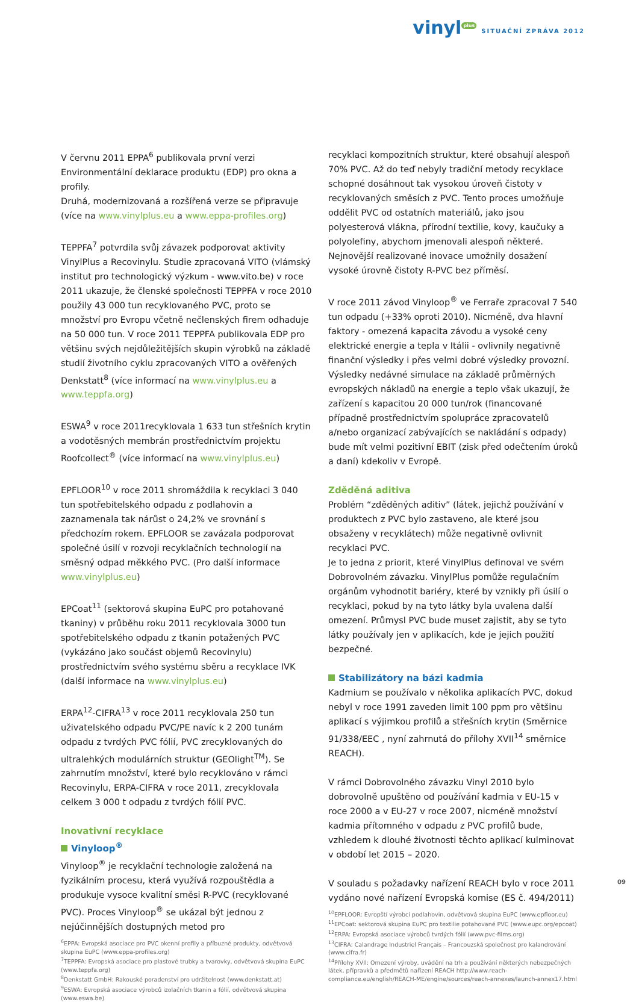vinyl<sup>plus</sup>
SITUAČNÍ ZPRÁVA 2012
V červnu 2011 EPPA<sup>6</sup> publikovala první verzi Environmentální deklarace produktu (EDP) pro okna a profily.
Druhá, modernizovaná a rozšířená verze se připravuje (více na www.vinylplus.eu a www.eppa-profiles.org)
TEPPFA<sup>7</sup> potvrdila svůj závazek podporovat aktivity VinylPlus a Recovinylu. Studie zpracovaná VITO (vlámský institut pro technologický výzkum - www.vito.be) v roce 2011 ukazuje, že členské společnosti TEPPFA v roce 2010 použily 43 000 tun recyklovaného PVC, proto se množství pro Evropu včetně nečlenských firem odhaduje na 50 000 tun. V roce 2011 TEPPFA publikovala EDP pro většinu svých nejdůležitějších skupin výrobků na základě studií životního cyklu zpracovaných VITO a ověřených Denkstatt<sup>8</sup> (více informací na www.vinylplus.eu a www.teppfa.org)
ESWA<sup>9</sup> v roce 2011recyklovala 1 633 tun střešních krytin a vodotěsných membrán prostřednictvím projektu Roofcollect<sup>®</sup> (více informací na www.vinylplus.eu)
EPFLOOR<sup>10</sup> v roce 2011 shromáždila k recyklaci 3 040 tun spotřebitelského odpadu z podlahovin a zaznamenala tak nárůst o 24,2% ve srovnání s předchozím rokem. EPFLOOR se zavázala podporovat společné úsilí v rozvoji recyklačních technologií na směsný odpad měkkého PVC. (Pro další informace www.vinylplus.eu)
EPCoat<sup>11</sup> (sektorová skupina EuPC pro potahované tkaniny) v průběhu roku 2011 recyklovala 3000 tun spotřebitelského odpadu z tkanin potažených PVC (vykázáno jako součást objemů Recovinylu) prostřednictvím svého systému sběru a recyklace IVK (další informace na www.vinylplus.eu)
ERPA<sup>12</sup>-CIFRA<sup>13</sup> v roce 2011 recyklovala 250 tun uživatelského odpadu PVC/PE navíc k 2 200 tunám odpadu z tvrdých PVC fólií, PVC zrecyklovaných do ultralehkých modulárních struktur (GEOlight<sup>TM</sup>). Se zahrnutím množství, které bylo recyklováno v rámci Recovinylu, ERPA-CIFRA v roce 2011, zrecyklovala celkem 3 000 t odpadu z tvrdých fólií PVC.
Inovativní recyklace
Vinyloop<sup>®</sup>
Vinyloop<sup>®</sup> je recyklační technologie založená na fyzikálním procesu, která využívá rozpouštědla a produkuje vysoce kvalitní směsi R-PVC (recyklované PVC). Proces Vinyloop<sup>®</sup> se ukázal být jednou z nejúčinnějších dostupných metod pro
<sup>6</sup> EPPA: Evropská asociace pro PVC okenní profily a příbuzné produkty, odvětvová skupina EuPC (www.eppa-profiles.org)
<sup>7</sup> TEPPFA: Evropská asociace pro plastové trubky a tvarovky, odvětvová skupina EuPC (www.teppfa.org)
<sup>8</sup> Denkstatt GmbH: Rakouské poradenství pro udržitelnost (www.denkstatt.at)
<sup>9</sup> ESWA: Evropská asociace výrobců izolačních tkanin a fólií, odvětvová skupina (www.eswa.be)
recyklaci kompozitních struktur, které obsahují alespoň 70% PVC. Až do teď nebyly tradiční metody recyklace schopné dosáhnout tak vysokou úroveň čistoty v recyklovaných směsích z PVC. Tento proces umožňuje oddělit PVC od ostatních materiálů, jako jsou polyesterová vlákna, přírodní textilie, kovy, kaučuky a polyolefiny, abychom jmenovali alespoň některé. Nejnovější realizované inovace umožnily dosažení vysoké úrovně čistoty R-PVC bez příměsí.
V roce 2011 závod Vinyloop<sup>®</sup> ve Ferraře zpracoval 7 540 tun odpadu (+33% oproti 2010). Nicméně, dva hlavní faktory - omezená kapacita závodu a vysoké ceny elektrické energie a tepla v Itálii - ovlivnily negativně finanční výsledky i přes velmi dobré výsledky provozní. Výsledky nedávné simulace na základě průměrných evropských nákladů na energie a teplo však ukazují, že zařízení s kapacitou 20 000 tun/rok (financované případně prostřednictvím spolupráce zpracovatelů a/nebo organizací zabývajících se nakládání s odpady) bude mít velmi pozitivní EBIT (zisk před odečtením úroků a daní) kdekoliv v Evropě.
Zděděná aditiva
Problém “zděděných aditiv” (látek, jejichž používání v produktech z PVC bylo zastaveno, ale které jsou obsaženy v recyklátech) může negativně ovlivnit recyklaci PVC.
Je to jedna z priorit, které VinylPlus definoval ve svém Dobrovolném závazku. VinylPlus pomůže regulačním orgánům vyhodnotit bariéry, které by vznikly při úsilí o recyklaci, pokud by na tyto látky byla uvalena další omezení. Průmysl PVC bude muset zajistit, aby se tyto látky používaly jen v aplikacích, kde je jejich použití bezpečné.
Stabilizátory na bázi kadmia
Kadmium se používalo v několika aplikacích PVC, dokud nebyl v roce 1991 zaveden limit 100 ppm pro většinu aplikací s výjimkou profilů a střešních krytin (Směrnice 91/338/EEC , nyní zahrnutá do přílohy XVII<sup>14</sup> směrnice REACH).
V rámci Dobrovolného závazku Vinyl 2010 bylo dobrovolně upuštěno od používání kadmia v EU-15 v roce 2000 a v EU-27 v roce 2007, nicméně množství kadmia přítomného v odpadu z PVC profilů bude, vzhledem k dlouhé životnosti těchto aplikací kulminovat v období let 2015 – 2020.
V souladu s požadavky nařízení REACH bylo v roce 2011 vydáno nové nařízení Evropská komise (ES č. 494/2011)
<sup>10</sup> EPFLOOR: Evropští výrobci podlahovin, odvětvová skupina EuPC (www.epfloor.eu)
<sup>11</sup> EPCoat: sektorová skupina EuPC pro textilie potahované PVC (www.eupc.org/epcoat)
<sup>12</sup> ERPA: Evropská asociace výrobců tvrdých fólií (www.pvc-films.org)
<sup>13</sup>CIFRA: Calandrage Industriel Français – Francouzská společnost pro kalandrování (www.cifra.fr)
<sup>14</sup> Přílohy XVII: Omezení výroby, uvádění na trh a používání některých nebezpečných látek, přípravků a předmětů nařízení REACH http://www.reach-compliance.eu/english/REACH-ME/engine/sources/reach-annexes/launch-annex17.html
09